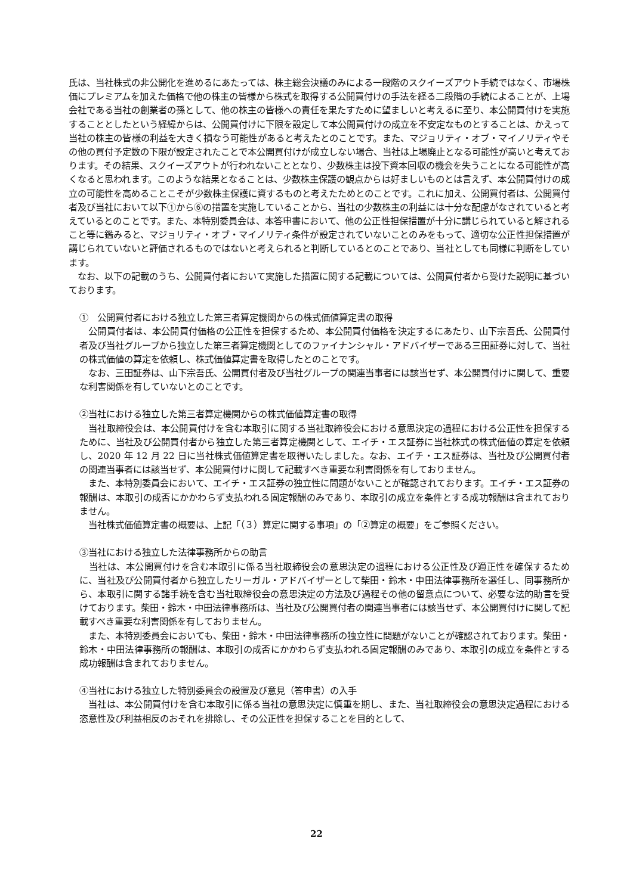氏は、当社株式の非公開化を進めるにあたっては、株主総会決議のみによる一段階のスクイーズアウト手続ではなく、市場株価にプレミアムを加えた価格で他の株主の皆様から株式を取得する公開買付けの手法を経る二段階の手続によることが、上場会社である当社の創業者の孫として、他の株主の皆様への責任を果たすために望ましいと考えるに至り、本公開買付けを実施することとしたという経緯からは、公開買付けに下限を設定して本公開買付けの成立を不安定なものとすることは、かえって当社の株主の皆様の利益を大きく損なう可能性があると考えたとのことです。また、マジョリティ・オブ・マイノリティやその他の買付予定数の下限が設定されたことで本公開買付けが成立しない場合、当社は上場廃止となる可能性が高いと考えております。その結果、スクイーズアウトが行われないこととなり、少数株主は投下資本回収の機会を失うことになる可能性が高くなると思われます。このような結果となることは、少数株主保護の観点からは好ましいものとは言えず、本公開買付けの成立の可能性を高めることこそが少数株主保護に資するものと考えたためとのことです。これに加え、公開買付者は、公開買付者及び当社において以下①から⑥の措置を実施していることから、当社の少数株主の利益には十分な配慮がなされていると考えているとのことです。また、本特別委員会は、本答申書において、他の公正性担保措置が十分に講じられていると解されること等に鑑みると、マジョリティ・オブ・マイノリティ条件が設定されていないことのみをもって、適切な公正性担保措置が講じられていないと評価されるものではないと考えられると判断しているとのことであり、当社としても同様に判断をしています。
　なお、以下の記載のうち、公開買付者において実施した措置に関する記載については、公開買付者から受けた説明に基づいております。
①　公開買付者における独立した第三者算定機関からの株式価値算定書の取得
　公開買付者は、本公開買付価格の公正性を担保するため、本公開買付価格を決定するにあたり、山下宗吾氏、公開買付者及び当社グループから独立した第三者算定機関としてのファイナンシャル・アドバイザーである三田証券に対して、当社の株式価値の算定を依頼し、株式価値算定書を取得したとのことです。
　なお、三田証券は、山下宗吾氏、公開買付者及び当社グループの関連当事者には該当せず、本公開買付けに関して、重要な利害関係を有していないとのことです。
②当社における独立した第三者算定機関からの株式価値算定書の取得
　当社取締役会は、本公開買付けを含む本取引に関する当社取締役会における意思決定の過程における公正性を担保するために、当社及び公開買付者から独立した第三者算定機関として、エイチ・エス証券に当社株式の株式価値の算定を依頼し、2020 年 12 月 22 日に当社株式価値算定書を取得いたしました。なお、エイチ・エス証券は、当社及び公開買付者の関連当事者には該当せず、本公開買付けに関して記載すべき重要な利害関係を有しておりません。
　また、本特別委員会において、エイチ・エス証券の独立性に問題がないことが確認されております。エイチ・エス証券の報酬は、本取引の成否にかかわらず支払われる固定報酬のみであり、本取引の成立を条件とする成功報酬は含まれておりません。
　当社株式価値算定書の概要は、上記「（３）算定に関する事項」の「②算定の概要」をご参照ください。
③当社における独立した法律事務所からの助言
　当社は、本公開買付けを含む本取引に係る当社取締役会の意思決定の過程における公正性及び適正性を確保するために、当社及び公開買付者から独立したリーガル・アドバイザーとして柴田・鈴木・中田法律事務所を選任し、同事務所から、本取引に関する諸手続を含む当社取締役会の意思決定の方法及び過程その他の留意点について、必要な法的助言を受けております。柴田・鈴木・中田法律事務所は、当社及び公開買付者の関連当事者には該当せず、本公開買付けに関して記載すべき重要な利害関係を有しておりません。
　また、本特別委員会においても、柴田・鈴木・中田法律事務所の独立性に問題がないことが確認されております。柴田・鈴木・中田法律事務所の報酬は、本取引の成否にかかわらず支払われる固定報酬のみであり、本取引の成立を条件とする成功報酬は含まれておりません。
④当社における独立した特別委員会の設置及び意見（答申書）の入手
　当社は、本公開買付けを含む本取引に係る当社の意思決定に慎重を期し、また、当社取締役会の意思決定過程における恣意性及び利益相反のおそれを排除し、その公正性を担保することを目的として、
22